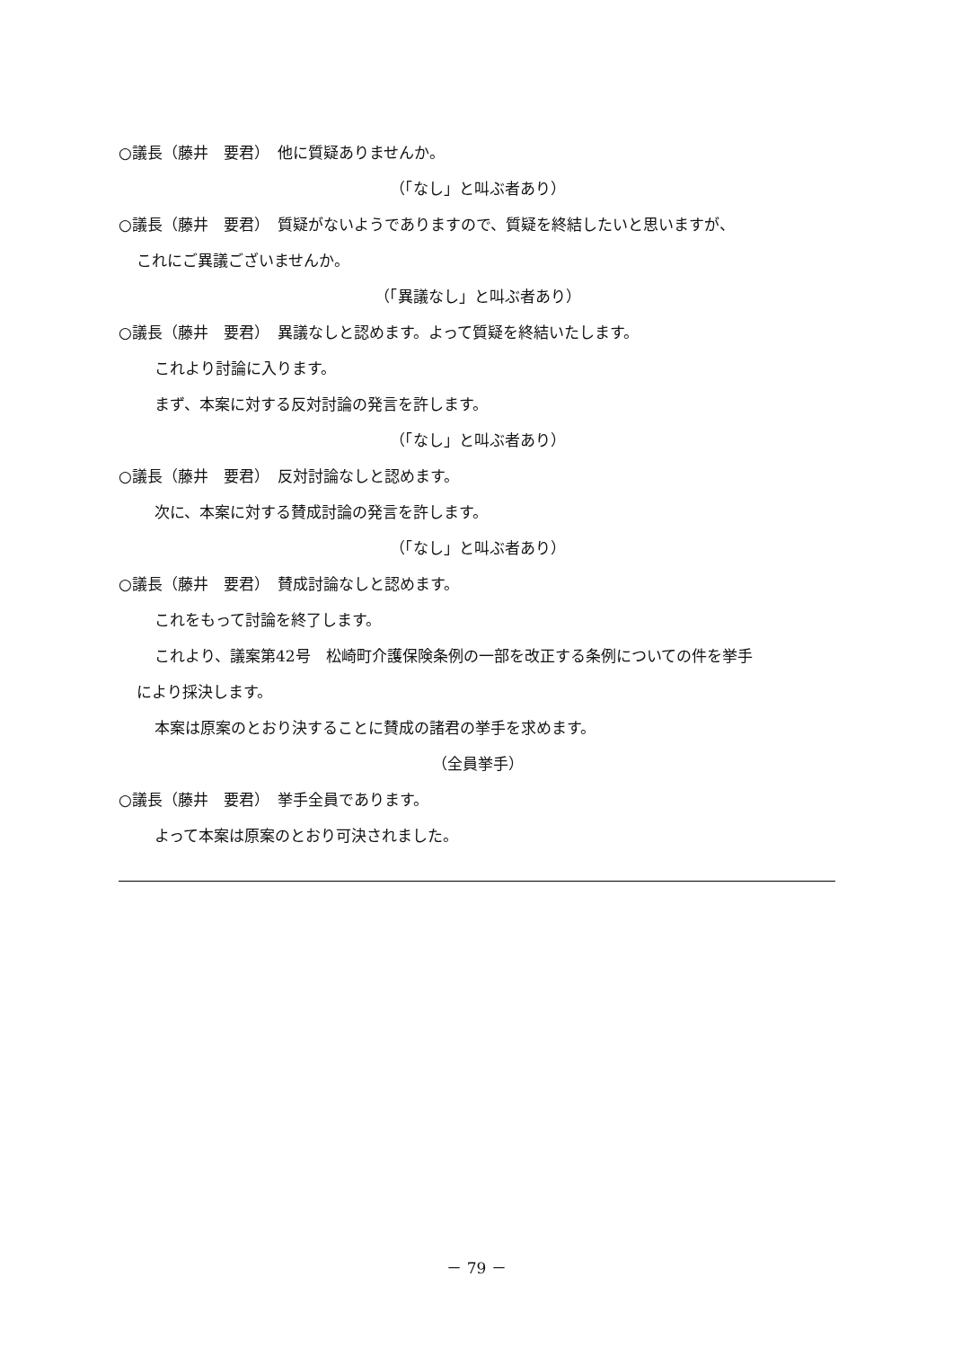○議長（藤井　要君）　他に質疑ありませんか。
（「なし」と叫ぶ者あり）
○議長（藤井　要君）　質疑がないようでありますので、質疑を終結したいと思いますが、
これにご異議ございませんか。
（「異議なし」と叫ぶ者あり）
○議長（藤井　要君）　異議なしと認めます。よって質疑を終結いたします。
これより討論に入ります。
まず、本案に対する反対討論の発言を許します。
（「なし」と叫ぶ者あり）
○議長（藤井　要君）　反対討論なしと認めます。
次に、本案に対する賛成討論の発言を許します。
（「なし」と叫ぶ者あり）
○議長（藤井　要君）　賛成討論なしと認めます。
これをもって討論を終了します。
これより、議案第42号　松崎町介護保険条例の一部を改正する条例についての件を挙手
により採決します。
本案は原案のとおり決することに賛成の諸君の挙手を求めます。
（全員挙手）
○議長（藤井　要君）　挙手全員であります。
よって本案は原案のとおり可決されました。
－ 79 －